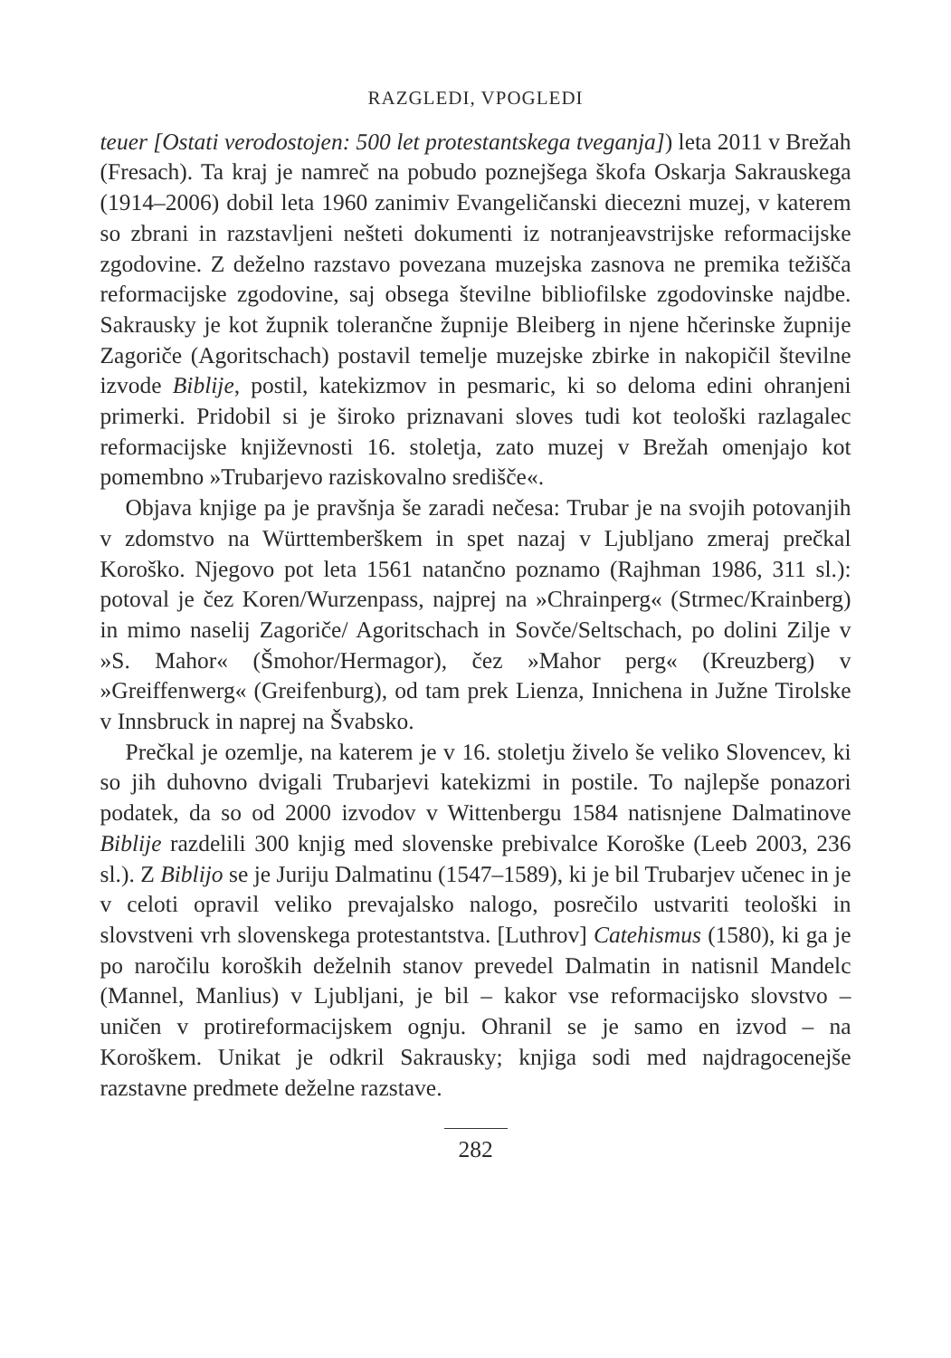RAZGLEDI, VPOGLEDI
teuer [Ostati verodostojen: 500 let protestantskega tveganja]) leta 2011 v Brežah (Fresach). Ta kraj je namreč na pobudo poznejšega škofa Oskarja Sakrauskega (1914–2006) dobil leta 1960 zanimiv Evangeličanski diecezni muzej, v katerem so zbrani in razstavljeni nešteti dokumenti iz notranjeavstrijske reformacijske zgodovine. Z deželno razstavo povezana muzejska zasnova ne premika težišča reformacijske zgodovine, saj obsega številne bibliofilske zgodovinske najdbe. Sakrausky je kot župnik tolerančne župnije Bleiberg in njene hčerinske župnije Zagoriče (Agoritschach) postavil temelje muzejske zbirke in nakopičil številne izvode Biblije, postil, katekizmov in pesmaric, ki so deloma edini ohranjeni primerki. Pridobil si je široko priznavani sloves tudi kot teološki razlagalec reformacijske književnosti 16. stoletja, zato muzej v Brežah omenjajo kot pomembno »Trubarjevo raziskovalno središče«.
Objava knjige pa je pravšnja še zaradi nečesa: Trubar je na svojih potovanjih v zdomstvo na Württemberškem in spet nazaj v Ljubljano zmeraj prečkal Koroško. Njegovo pot leta 1561 natančno poznamo (Rajhman 1986, 311 sl.): potoval je čez Koren/Wurzenpass, najprej na »Chrainperg« (Strmec/Krainberg) in mimo naselij Zagoriče/ Agoritschach in Sovče/Seltschach, po dolini Zilje v »S. Mahor« (Šmohor/Hermagor), čez »Mahor perg« (Kreuzberg) v »Greiffenwerg« (Greifenburg), od tam prek Lienza, Innichena in Južne Tirolske v Innsbruck in naprej na Švabsko.
Prečkal je ozemlje, na katerem je v 16. stoletju živelo še veliko Slovencev, ki so jih duhovno dvigali Trubarjevi katekizmi in postile. To najlepše ponazori podatek, da so od 2000 izvodov v Wittenbergu 1584 natisnjene Dalmatinove Biblije razdelili 300 knjig med slovenske prebivalce Koroške (Leeb 2003, 236 sl.). Z Biblijo se je Juriju Dalmatinu (1547–1589), ki je bil Trubarjev učenec in je v celoti opravil veliko prevajalsko nalogo, posrečilo ustvariti teološki in slovstveni vrh slovenskega protestantstva. [Luthrov] Catehismus (1580), ki ga je po naročilu koroških deželnih stanov prevedel Dalmatin in natisnil Mandelc (Mannel, Manlius) v Ljubljani, je bil – kakor vse reformacijsko slovstvo – uničen v protireformacijskem ognju. Ohranil se je samo en izvod – na Koroškem. Unikat je odkril Sakrausky; knjiga sodi med najdragocenejše razstavne predmete deželne razstave.
282